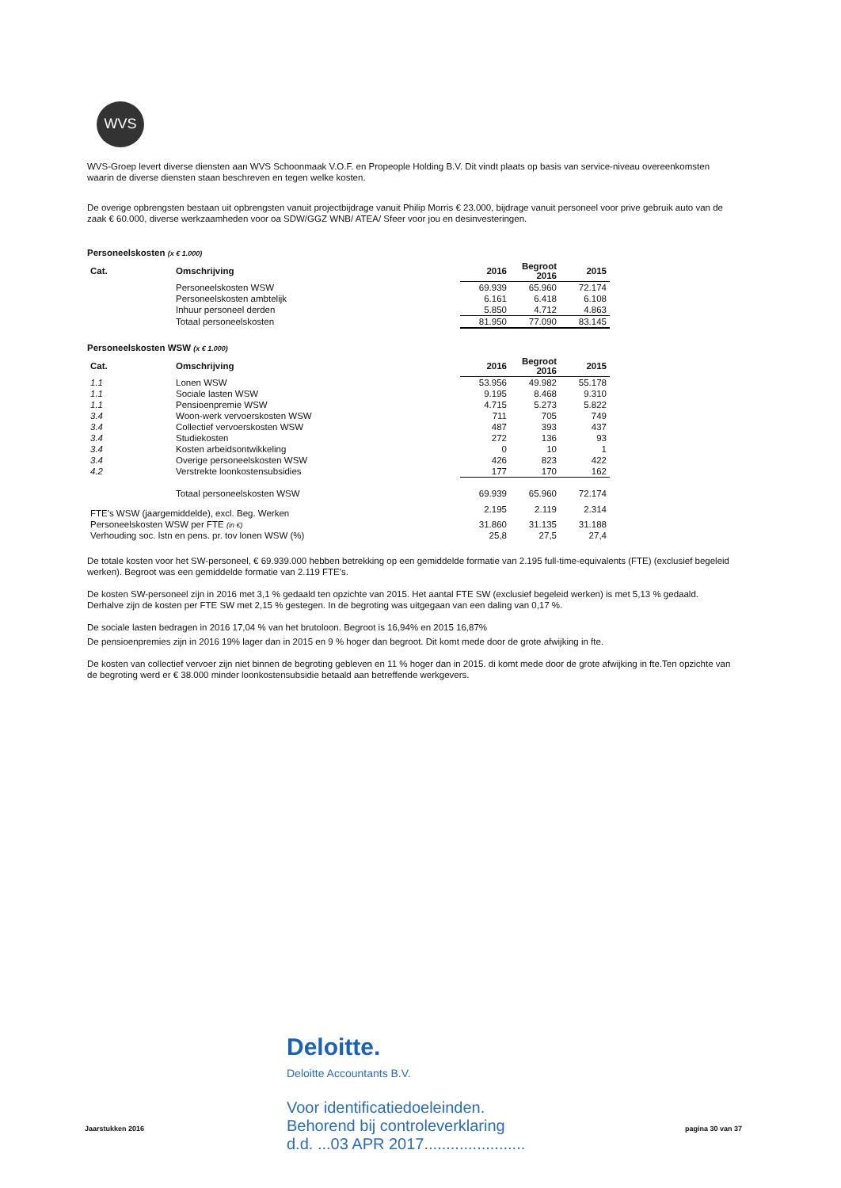WVS
WVS-Groep levert diverse diensten aan WVS Schoonmaak V.O.F. en Propeople Holding B.V. Dit vindt plaats op basis van service-niveau overeenkomsten waarin de diverse diensten staan beschreven en tegen welke kosten.
De overige opbrengsten bestaan uit opbrengsten vanuit projectbijdrage vanuit Philip Morris € 23.000, bijdrage vanuit personeel voor prive gebruik auto van de zaak € 60.000, diverse werkzaamheden voor oa SDW/GGZ WNB/ ATEA/ Sfeer voor jou en desinvesteringen.
Personeelskosten (x € 1.000)
| Cat. | Omschrijving | 2016 | Begroot 2016 | 2015 |
| --- | --- | --- | --- | --- |
| | Personeelskosten WSW | 69.939 | 65.960 | 72.174 |
| | Personeelskosten ambtelijk | 6.161 | 6.418 | 6.108 |
| | Inhuur personeel derden | 5.850 | 4.712 | 4.863 |
| | Totaal personeelskosten | 81.950 | 77.090 | 83.145 |
Personeelskosten WSW (x € 1.000)
| Cat. | Omschrijving | 2016 | Begroot 2016 | 2015 |
| --- | --- | --- | --- | --- |
| 1.1 | Lonen WSW | 53.956 | 49.982 | 55.178 |
| 1.1 | Sociale lasten WSW | 9.195 | 8.468 | 9.310 |
| 1.1 | Pensioenpremie WSW | 4.715 | 5.273 | 5.822 |
| 3.4 | Woon-werk vervoerskosten WSW | 711 | 705 | 749 |
| 3.4 | Collectief vervoerskosten WSW | 487 | 393 | 437 |
| 3.4 | Studiekosten | 272 | 136 | 93 |
| 3.4 | Kosten arbeidsontwikkeling | 0 | 10 | 1 |
| 3.4 | Overige personeelskosten WSW | 426 | 823 | 422 |
| 4.2 | Verstrekte loonkostensubsidies | 177 | 170 | 162 |
| | Totaal personeelskosten WSW | 69.939 | 65.960 | 72.174 |
| FTE's WSW (jaargemiddelde), excl. Beg. Werken | | 2.195 | 2.119 | 2.314 |
| Personeelskosten WSW per FTE (in €) | | 31.860 | 31.135 | 31.188 |
| Verhouding soc. lstn en pens. pr. tov lonen WSW (%) | | 25,8 | 27,5 | 27,4 |
De totale kosten voor het SW-personeel, € 69.939.000 hebben betrekking op een gemiddelde formatie van 2.195 full-time-equivalents (FTE) (exclusief begeleid werken). Begroot was een gemiddelde formatie van 2.119 FTE's.
De kosten SW-personeel zijn in 2016 met 3,1 % gedaald ten opzichte van 2015. Het aantal FTE SW (exclusief begeleid werken) is met 5,13 % gedaald. Derhalve zijn de kosten per FTE SW met 2,15 % gestegen. In de begroting was uitgegaan van een daling van 0,17 %.
De sociale lasten bedragen in 2016 17,04 % van het brutoloon. Begroot is 16,94% en 2015 16,87%
De pensioenpremies zijn in 2016 19% lager dan in 2015 en 9 % hoger dan begroot. Dit komt mede door de grote afwijking in fte.
De kosten van collectief vervoer zijn niet binnen de begroting gebleven en 11 % hoger dan in 2015. di komt mede door de grote afwijking in fte.Ten opzichte van de begroting werd er € 38.000 minder loonkostensubsidie betaald aan betreffende werkgevers.
Deloitte.
Deloitte Accountants B.V.
Voor identificatiedoeleinden.
Behorend bij controleverklaring
d.d. ...03 APR 2017.......................
Jaarstukken 2016 pagina 30 van 37